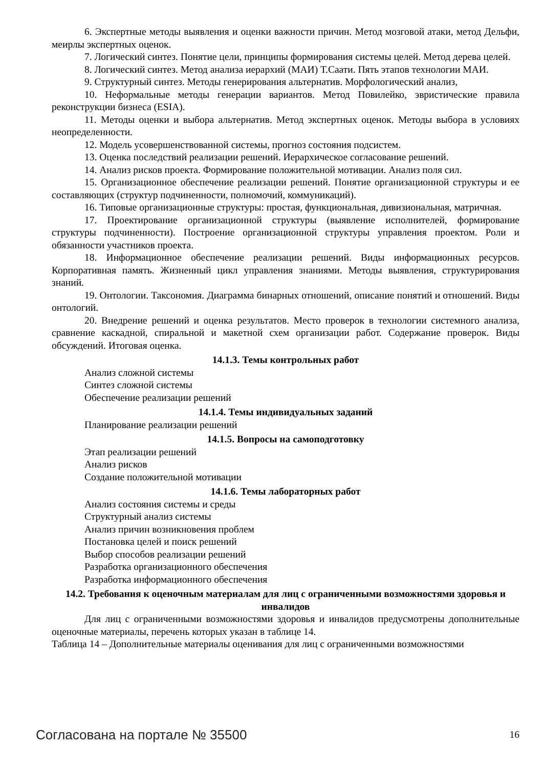6. Экспертные методы выявления и оценки важности причин. Метод мозговой атаки, метод Дельфи, меирлы экспертных оценок.
7. Логический синтез. Понятие цели, принципы формирования системы целей. Метод дерева целей.
8. Логический синтез. Метод анализа иерархий (МАИ) Т.Саати. Пять этапов технологии МАИ.
9. Структурный синтез. Методы генерирования альтернатив. Морфологический анализ,
10. Неформальные методы генерации вариантов. Метод Повилейко, эвристические правила реконструкции бизнеса (ESIA).
11. Методы оценки и выбора альтернатив. Метод экспертных оценок. Методы выбора в условиях неопределенности.
12. Модель усовершенствованной системы, прогноз состояния подсистем.
13. Оценка последствий реализации решений. Иерархическое согласование решений.
14. Анализ рисков проекта. Формирование положительной мотивации. Анализ поля сил.
15. Организационное обеспечение реализации решений. Понятие организационной структуры и ее составляющих (структур подчиненности, полномочий, коммуникаций).
16. Типовые организационные структуры: простая, функциональная, дивизиональная, матричная.
17. Проектирование организационной структуры (выявление исполнителей, формирование структуры подчиненности). Построение организационной структуры управления проектом. Роли и обязанности участников проекта.
18. Информационное обеспечение реализации решений. Виды информационных ресурсов. Корпоративная память. Жизненный цикл управления знаниями. Методы выявления, структурирования знаний.
19. Онтологии. Таксономия. Диаграмма бинарных отношений, описание понятий и отношений. Виды онтологий.
20. Внедрение решений и оценка результатов. Место проверок в технологии системного анализа, сравнение каскадной, спиральной и макетной схем организации работ. Содержание проверок. Виды обсуждений. Итоговая оценка.
14.1.3. Темы контрольных работ
Анализ сложной системы
Синтез сложной системы
Обеспечение реализации решений
14.1.4. Темы индивидуальных заданий
Планирование реализации решений
14.1.5. Вопросы на самоподготовку
Этап реализации решений
Анализ рисков
Создание положительной мотивации
14.1.6. Темы лабораторных работ
Анализ состояния системы и среды
Структурный анализ системы
Анализ причин возникновения проблем
Постановка целей и поиск решений
Выбор способов реализации решений
Разработка организационного обеспечения
Разработка информационного обеспечения
14.2. Требования к оценочным материалам для лиц с ограниченными возможностями здоровья и инвалидов
Для лиц с ограниченными возможностями здоровья и инвалидов предусмотрены дополнительные оценочные материалы, перечень которых указан в таблице 14.
Таблица 14 – Дополнительные материалы оценивания для лиц с ограниченными возможностями
Согласована на портале № 35500 16